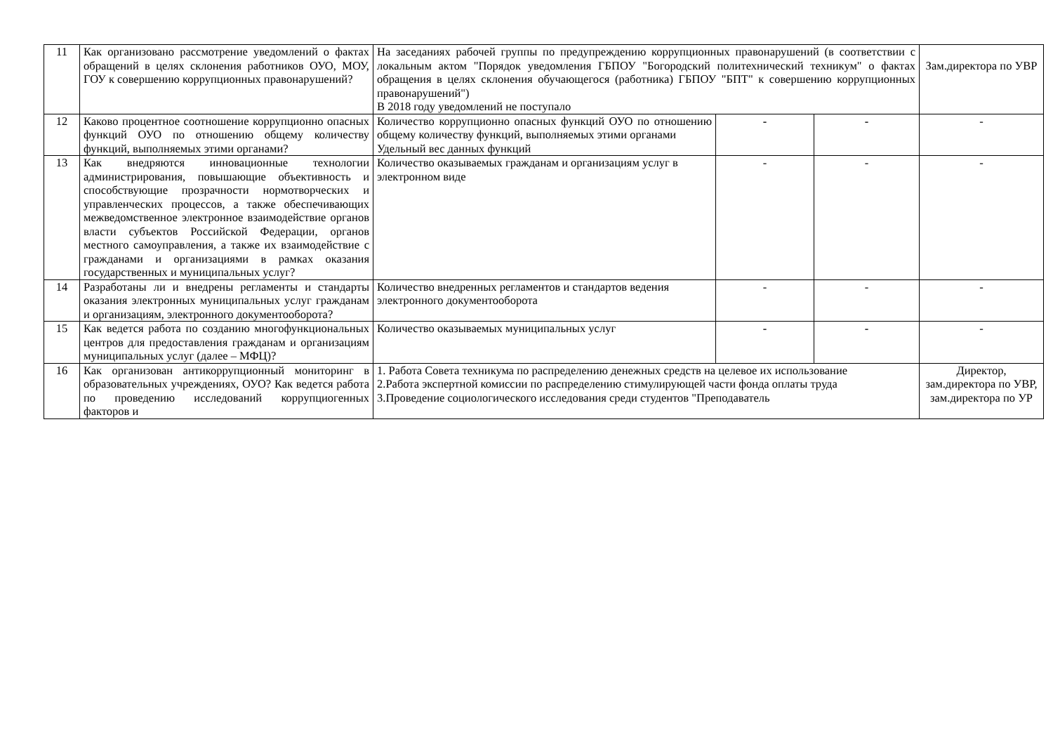| 11 | Как организовано рассмотрение уведомлений о фактах обращений в целях склонения работников ОУО, МОУ, ГОУ к совершению коррупционных правонарушений? | На заседаниях рабочей группы по предупреждению коррупционных правонарушений (в соответствии с локальным актом "Порядок уведомления ГБПОУ "Богородский политехнический техникум" о фактах обращения в целях склонения обучающегося (работника) ГБПОУ "БПТ" к совершению коррупционных правонарушений") В 2018 году уведомлений не поступало | | | Зам.директора по УВР |
| 12 | Каково процентное соотношение коррупционно опасных функций ОУО по отношению общему количеству функций, выполняемых этими органами? | Количество коррупционно опасных функций ОУО по отношению общему количеству функций, выполняемых этими органами Удельный вес данных функций | - | - | - |
| 13 | Как внедряются инновационные технологии администрирования, повышающие объективность и способствующие прозрачности нормотворческих и управленческих процессов, а также обеспечивающих межведомственное электронное взаимодействие органов власти субъектов Российской Федерации, органов местного самоуправления, а также их взаимодействие с гражданами и организациями в рамках оказания государственных и муниципальных услуг? | Количество оказываемых гражданам и организациям услуг в электронном виде | - | - | - |
| 14 | Разработаны ли и внедрены регламенты и стандарты оказания электронных муниципальных услуг гражданам и организациям, электронного документооборота? | Количество внедренных регламентов и стандартов ведения электронного документооборота | - | - | - |
| 15 | Как ведется работа по созданию многофункциональных центров для предоставления гражданам и организациям муниципальных услуг (далее – МФЦ)? | Количество оказываемых муниципальных услуг | - | - | - |
| 16 | Как организован антикоррупционный мониторинг в образовательных учреждениях, ОУО? Как ведется работа по проведению исследований коррупциогенных факторов и | 1. Работа Совета техникума по распределению денежных средств на целевое их использование 2.Работа экспертной комиссии по распределению стимулирующей части фонда оплаты труда 3.Проведение социологического исследования среди студентов "Преподаватель | | | Директор, зам.директора по УВР, зам.директора по УР |